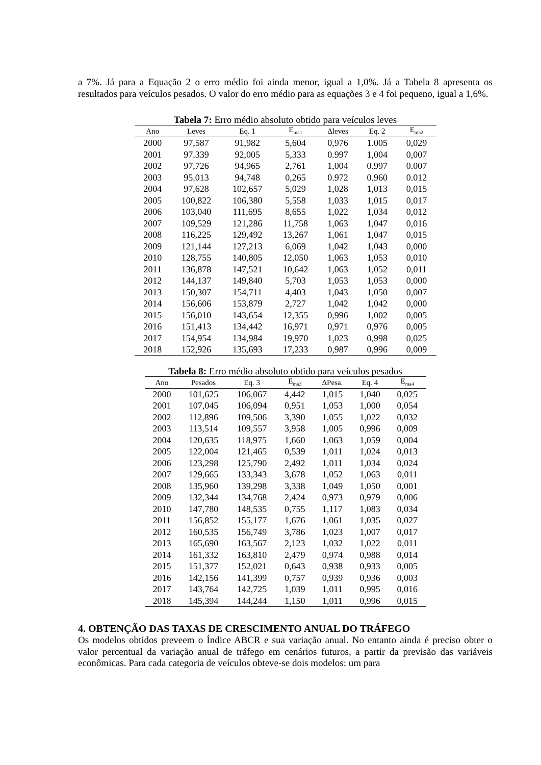a 7%. Já para a Equação 2 o erro médio foi ainda menor, igual a 1,0%. Já a Tabela 8 apresenta os resultados para veículos pesados. O valor do erro médio para as equações 3 e 4 foi pequeno, igual a 1,6%.
Tabela 7: Erro médio absoluto obtido para veículos leves
| Ano | Leves | Eq. 1 | E<sub>ma1</sub> | Δleves | Eq. 2 | E<sub>ma2</sub> |
| --- | --- | --- | --- | --- | --- | --- |
| 2000 | 97,587 | 91,982 | 5,604 | 0,976 | 1.005 | 0,029 |
| 2001 | 97.339 | 92,005 | 5,333 | 0.997 | 1,004 | 0,007 |
| 2002 | 97,726 | 94,965 | 2,761 | 1,004 | 0.997 | 0.007 |
| 2003 | 95.013 | 94,748 | 0,265 | 0.972 | 0.960 | 0.012 |
| 2004 | 97,628 | 102,657 | 5,029 | 1,028 | 1,013 | 0,015 |
| 2005 | 100,822 | 106,380 | 5,558 | 1,033 | 1,015 | 0,017 |
| 2006 | 103,040 | 111,695 | 8,655 | 1,022 | 1,034 | 0,012 |
| 2007 | 109,529 | 121,286 | 11,758 | 1,063 | 1,047 | 0,016 |
| 2008 | 116,225 | 129,492 | 13,267 | 1,061 | 1,047 | 0,015 |
| 2009 | 121,144 | 127,213 | 6,069 | 1,042 | 1,043 | 0,000 |
| 2010 | 128,755 | 140,805 | 12,050 | 1,063 | 1,053 | 0,010 |
| 2011 | 136,878 | 147,521 | 10,642 | 1,063 | 1,052 | 0,011 |
| 2012 | 144,137 | 149,840 | 5,703 | 1,053 | 1,053 | 0,000 |
| 2013 | 150,307 | 154,711 | 4,403 | 1,043 | 1,050 | 0,007 |
| 2014 | 156,606 | 153,879 | 2,727 | 1,042 | 1,042 | 0,000 |
| 2015 | 156,010 | 143,654 | 12,355 | 0,996 | 1,002 | 0,005 |
| 2016 | 151,413 | 134,442 | 16,971 | 0,971 | 0,976 | 0,005 |
| 2017 | 154,954 | 134,984 | 19,970 | 1,023 | 0,998 | 0,025 |
| 2018 | 152,926 | 135,693 | 17,233 | 0,987 | 0,996 | 0,009 |
Tabela 8: Erro médio absoluto obtido para veículos pesados
| Ano | Pesados | Eq. 3 | E<sub>ma3</sub> | ΔPesa. | Eq. 4 | E<sub>ma4</sub> |
| --- | --- | --- | --- | --- | --- | --- |
| 2000 | 101,625 | 106,067 | 4,442 | 1,015 | 1,040 | 0,025 |
| 2001 | 107,045 | 106,094 | 0,951 | 1,053 | 1,000 | 0,054 |
| 2002 | 112,896 | 109,506 | 3,390 | 1,055 | 1,022 | 0,032 |
| 2003 | 113,514 | 109,557 | 3,958 | 1,005 | 0,996 | 0,009 |
| 2004 | 120,635 | 118,975 | 1,660 | 1,063 | 1,059 | 0,004 |
| 2005 | 122,004 | 121,465 | 0,539 | 1,011 | 1,024 | 0,013 |
| 2006 | 123,298 | 125,790 | 2,492 | 1,011 | 1,034 | 0,024 |
| 2007 | 129,665 | 133,343 | 3,678 | 1,052 | 1,063 | 0,011 |
| 2008 | 135,960 | 139,298 | 3,338 | 1,049 | 1,050 | 0,001 |
| 2009 | 132,344 | 134,768 | 2,424 | 0,973 | 0,979 | 0,006 |
| 2010 | 147,780 | 148,535 | 0,755 | 1,117 | 1,083 | 0,034 |
| 2011 | 156,852 | 155,177 | 1,676 | 1,061 | 1,035 | 0,027 |
| 2012 | 160,535 | 156,749 | 3,786 | 1,023 | 1,007 | 0,017 |
| 2013 | 165,690 | 163,567 | 2,123 | 1,032 | 1,022 | 0,011 |
| 2014 | 161,332 | 163,810 | 2,479 | 0,974 | 0,988 | 0,014 |
| 2015 | 151,377 | 152,021 | 0,643 | 0,938 | 0,933 | 0,005 |
| 2016 | 142,156 | 141,399 | 0,757 | 0,939 | 0,936 | 0,003 |
| 2017 | 143,764 | 142,725 | 1,039 | 1,011 | 0,995 | 0,016 |
| 2018 | 145,394 | 144,244 | 1,150 | 1,011 | 0,996 | 0,015 |
4. OBTENÇÃO DAS TAXAS DE CRESCIMENTO ANUAL DO TRÁFEGO
Os modelos obtidos preveem o Índice ABCR e sua variação anual. No entanto ainda é preciso obter o valor percentual da variação anual de tráfego em cenários futuros, a partir da previsão das variáveis econômicas. Para cada categoria de veículos obteve-se dois modelos: um para